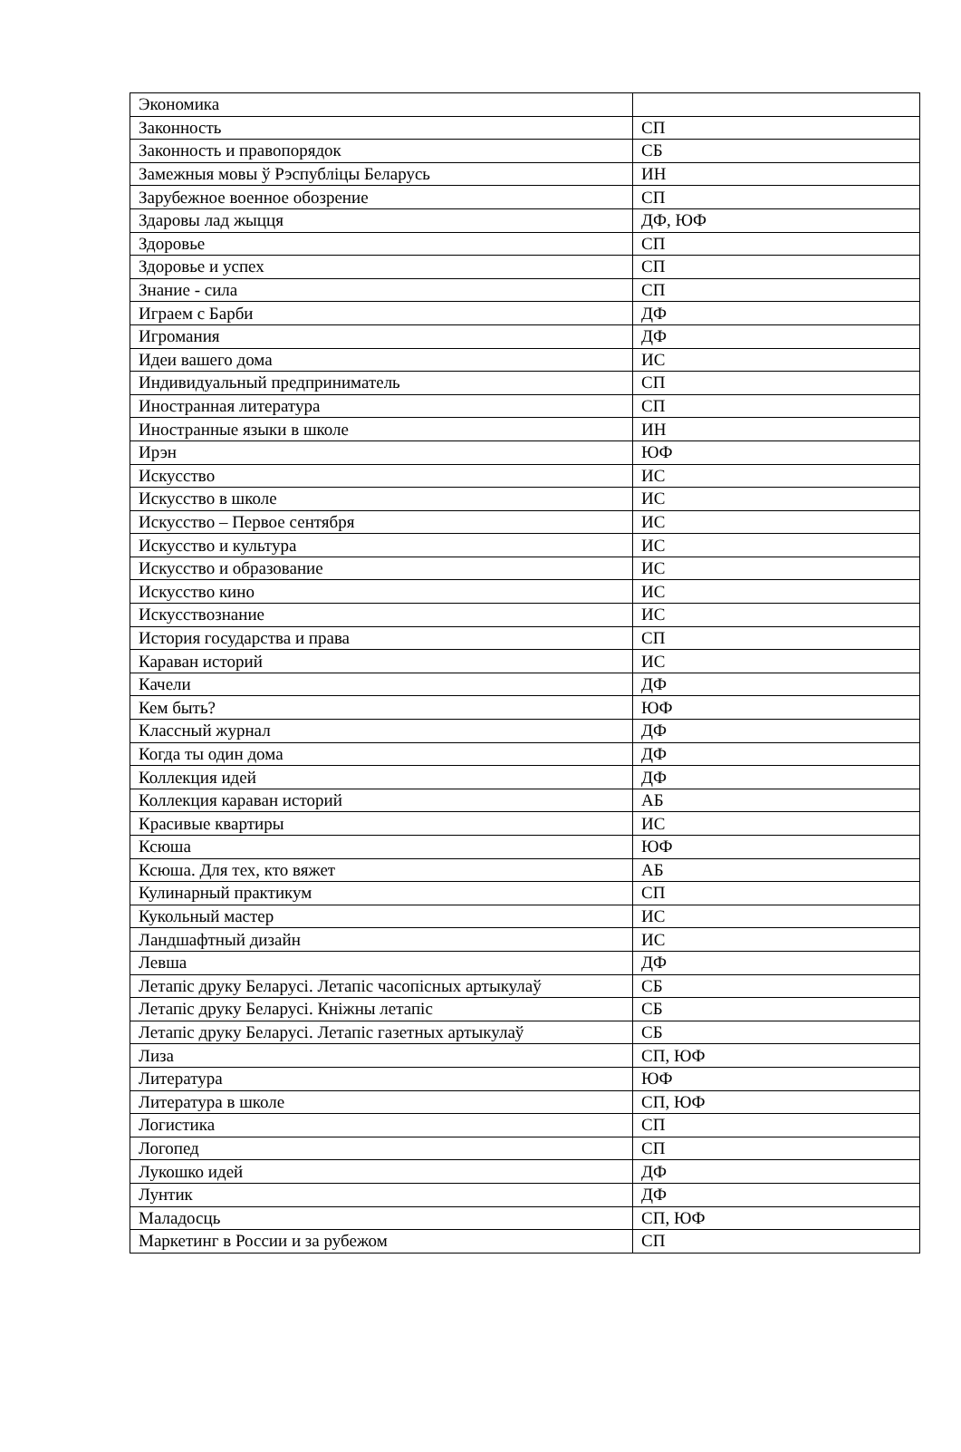| Экономика | |
| Законность | СП |
| Законность и правопорядок | СБ |
| Замежныя мовы ў Рэспубліцы Беларусь | ИН |
| Зарубежное военное обозрение | СП |
| Здаровы лад жыцця | ДФ, ЮФ |
| Здоровье | СП |
| Здоровье и успех | СП |
| Знание - сила | СП |
| Играем с Барби | ДФ |
| Игромания | ДФ |
| Идеи вашего дома | ИС |
| Индивидуальный предприниматель | СП |
| Иностранная литература | СП |
| Иностранные языки в школе | ИН |
| Ирэн | ЮФ |
| Искусство | ИС |
| Искусство в школе | ИС |
| Искусство – Первое сентября | ИС |
| Искусство и культура | ИС |
| Искусство и образование | ИС |
| Искусство кино | ИС |
| Искусствознание | ИС |
| История государства и права | СП |
| Караван историй | ИС |
| Качели | ДФ |
| Кем быть? | ЮФ |
| Классный журнал | ДФ |
| Когда ты один дома | ДФ |
| Коллекция идей | ДФ |
| Коллекция караван историй | АБ |
| Красивые квартиры | ИС |
| Ксюша | ЮФ |
| Ксюша. Для тех, кто вяжет | АБ |
| Кулинарный практикум | СП |
| Кукольный мастер | ИС |
| Ландшафтный дизайн | ИС |
| Левша | ДФ |
| Летапіс друку Беларусі. Летапіс часопісных артыкулаў | СБ |
| Летапіс друку Беларусі. Кніжны летапіс | СБ |
| Летапіс друку Беларусі. Летапіс газетных артыкулаў | СБ |
| Лиза | СП, ЮФ |
| Литература | ЮФ |
| Литература в школе | СП, ЮФ |
| Логистика | СП |
| Логопед | СП |
| Лукошко идей | ДФ |
| Лунтик | ДФ |
| Маладосць | СП, ЮФ |
| Маркетинг в России и за рубежом | СП |